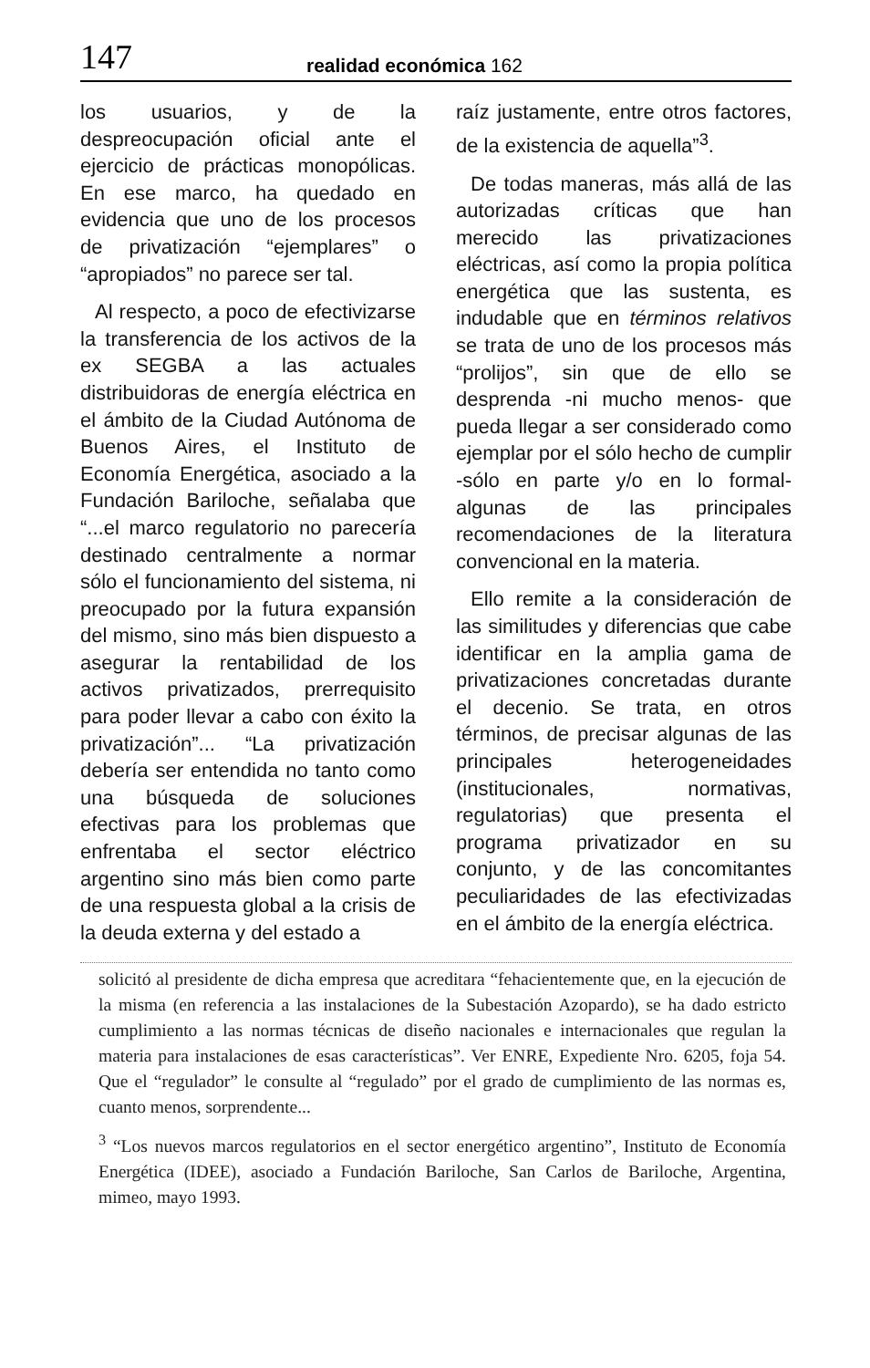147 realidad económica 162
los usuarios, y de la despreocupación oficial ante el ejercicio de prácticas monopólicas. En ese marco, ha quedado en evidencia que uno de los procesos de privatización “ejemplares” o “apropiados” no parece ser tal.
Al respecto, a poco de efectivizarse la transferencia de los activos de la ex SEGBA a las actuales distribuidoras de energía eléctrica en el ámbito de la Ciudad Autónoma de Buenos Aires, el Instituto de Economía Energética, asociado a la Fundación Bariloche, señalaba que “...el marco regulatorio no parecería destinado centralmente a normar sólo el funcionamiento del sistema, ni preocupado por la futura expansión del mismo, sino más bien dispuesto a asegurar la rentabilidad de los activos privatizados, prerrequisito para poder llevar a cabo con éxito la privatización”... “La privatización debería ser entendida no tanto como una búsqueda de soluciones efectivas para los problemas que enfrentaba el sector eléctrico argentino sino más bien como parte de una respuesta global a la crisis de la deuda externa y del estado a
raíz justamente, entre otros factores, de la existencia de aquella”<sup>3</sup>.
De todas maneras, más allá de las autorizadas críticas que han merecido las privatizaciones eléctricas, así como la propia política energética que las sustenta, es indudable que en términos relativos se trata de uno de los procesos más “prolijos”, sin que de ello se desprenda -ni mucho menos- que pueda llegar a ser considerado como ejemplar por el sólo hecho de cumplir -sólo en parte y/o en lo formal- algunas de las principales recomendaciones de la literatura convencional en la materia.
Ello remite a la consideración de las similitudes y diferencias que cabe identificar en la amplia gama de privatizaciones concretadas durante el decenio. Se trata, en otros términos, de precisar algunas de las principales heterogeneidades (institucionales, normativas, regulatorias) que presenta el programa privatizador en su conjunto, y de las concomitantes peculiaridades de las efectivizadas en el ámbito de la energía eléctrica.
solicitó al presidente de dicha empresa que acreditara “fehacientemente que, en la ejecución de la misma (en referencia a las instalaciones de la Subestación Azopardo), se ha dado estricto cumplimiento a las normas técnicas de diseño nacionales e internacionales que regulan la materia para instalaciones de esas características”. Ver ENRE, Expediente Nro. 6205, foja 54. Que el “regulador” le consulte al “regulado” por el grado de cumplimiento de las normas es, cuanto menos, sorprendente...
<sup>3</sup> “Los nuevos marcos regulatorios en el sector energético argentino”, Instituto de Economía Energética (IDEE), asociado a Fundación Bariloche, San Carlos de Bariloche, Argentina, mimeo, mayo 1993.